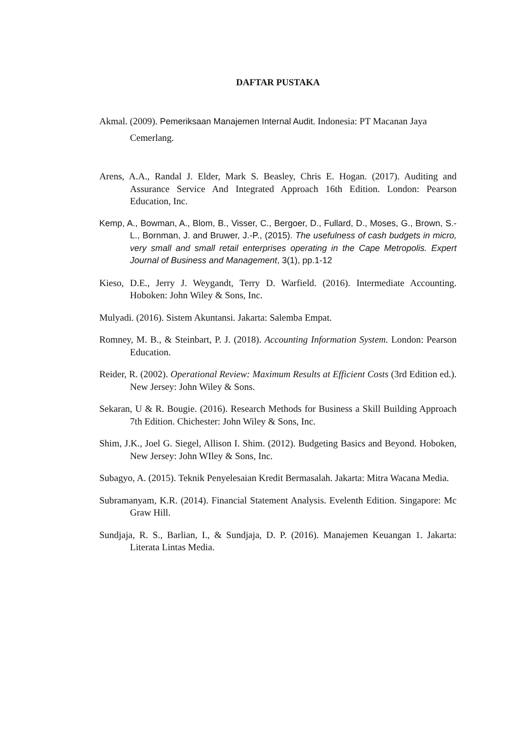DAFTAR PUSTAKA
Akmal. (2009). Pemeriksaan Manajemen Internal Audit. Indonesia: PT Macanan Jaya Cemerlang.
Arens, A.A., Randal J. Elder, Mark S. Beasley, Chris E. Hogan. (2017). Auditing and Assurance Service And Integrated Approach 16th Edition. London: Pearson Education, Inc.
Kemp, A., Bowman, A., Blom, B., Visser, C., Bergoer, D., Fullard, D., Moses, G., Brown, S.-L., Bornman, J. and Bruwer, J.-P., (2015). The usefulness of cash budgets in micro, very small and small retail enterprises operating in the Cape Metropolis. Expert Journal of Business and Management, 3(1), pp.1-12
Kieso, D.E., Jerry J. Weygandt, Terry D. Warfield. (2016). Intermediate Accounting. Hoboken: John Wiley & Sons, Inc.
Mulyadi. (2016). Sistem Akuntansi. Jakarta: Salemba Empat.
Romney, M. B., & Steinbart, P. J. (2018). Accounting Information System. London: Pearson Education.
Reider, R. (2002). Operational Review: Maximum Results at Efficient Costs (3rd Edition ed.). New Jersey: John Wiley & Sons.
Sekaran, U & R. Bougie. (2016). Research Methods for Business a Skill Building Approach 7th Edition. Chichester: John Wiley & Sons, Inc.
Shim, J.K., Joel G. Siegel, Allison I. Shim. (2012). Budgeting Basics and Beyond. Hoboken, New Jersey: John WIley & Sons, Inc.
Subagyo, A. (2015). Teknik Penyelesaian Kredit Bermasalah. Jakarta: Mitra Wacana Media.
Subramanyam, K.R. (2014). Financial Statement Analysis. Evelenth Edition. Singapore: Mc Graw Hill.
Sundjaja, R. S., Barlian, I., & Sundjaja, D. P. (2016). Manajemen Keuangan 1. Jakarta: Literata Lintas Media.